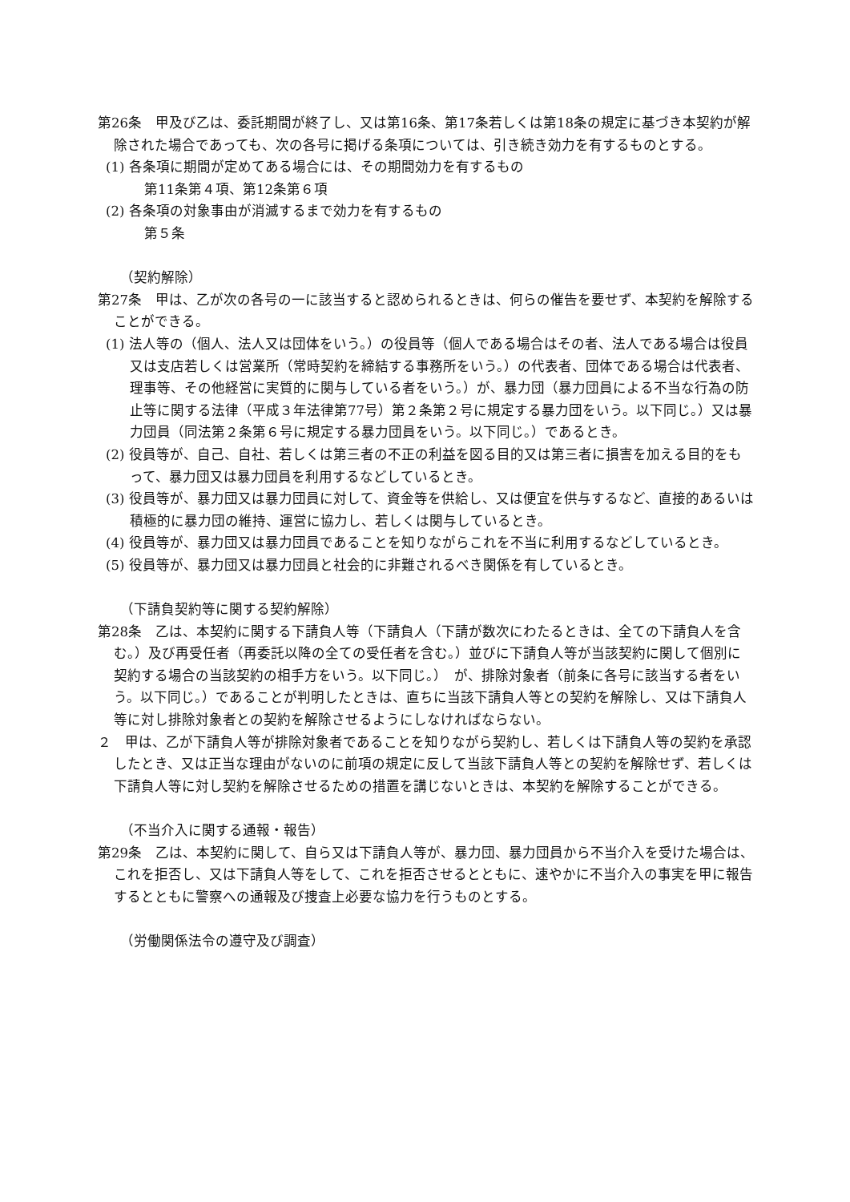第26条　甲及び乙は、委託期間が終了し、又は第16条、第17条若しくは第18条の規定に基づき本契約が解除された場合であっても、次の各号に掲げる条項については、引き続き効力を有するものとする。
(1) 各条項に期間が定めてある場合には、その期間効力を有するもの
第11条第４項、第12条第６項
(2) 各条項の対象事由が消滅するまで効力を有するもの
第５条
（契約解除）
第27条　甲は、乙が次の各号の一に該当すると認められるときは、何らの催告を要せず、本契約を解除することができる。
(1) 法人等の（個人、法人又は団体をいう。）の役員等（個人である場合はその者、法人である場合は役員又は支店若しくは営業所（常時契約を締結する事務所をいう。）の代表者、団体である場合は代表者、理事等、その他経営に実質的に関与している者をいう。）が、暴力団（暴力団員による不当な行為の防止等に関する法律（平成３年法律第77号）第２条第２号に規定する暴力団をいう。以下同じ。）又は暴力団員（同法第２条第６号に規定する暴力団員をいう。以下同じ。）であるとき。
(2) 役員等が、自己、自社、若しくは第三者の不正の利益を図る目的又は第三者に損害を加える目的をもって、暴力団又は暴力団員を利用するなどしているとき。
(3) 役員等が、暴力団又は暴力団員に対して、資金等を供給し、又は便宜を供与するなど、直接的あるいは積極的に暴力団の維持、運営に協力し、若しくは関与しているとき。
(4) 役員等が、暴力団又は暴力団員であることを知りながらこれを不当に利用するなどしているとき。
(5) 役員等が、暴力団又は暴力団員と社会的に非難されるべき関係を有しているとき。
（下請負契約等に関する契約解除）
第28条　乙は、本契約に関する下請負人等（下請負人（下請が数次にわたるときは、全ての下請負人を含む。）及び再受任者（再委託以降の全ての受任者を含む。）並びに下請負人等が当該契約に関して個別に契約する場合の当該契約の相手方をいう。以下同じ。）　が、排除対象者（前条に各号に該当する者をいう。以下同じ。）であることが判明したときは、直ちに当該下請負人等との契約を解除し、又は下請負人等に対し排除対象者との契約を解除させるようにしなければならない。
２　甲は、乙が下請負人等が排除対象者であることを知りながら契約し、若しくは下請負人等の契約を承認したとき、又は正当な理由がないのに前項の規定に反して当該下請負人等との契約を解除せず、若しくは下請負人等に対し契約を解除させるための措置を講じないときは、本契約を解除することができる。
（不当介入に関する通報・報告）
第29条　乙は、本契約に関して、自ら又は下請負人等が、暴力団、暴力団員から不当介入を受けた場合は、これを拒否し、又は下請負人等をして、これを拒否させるとともに、速やかに不当介入の事実を甲に報告するとともに警察への通報及び捜査上必要な協力を行うものとする。
（労働関係法令の遵守及び調査）